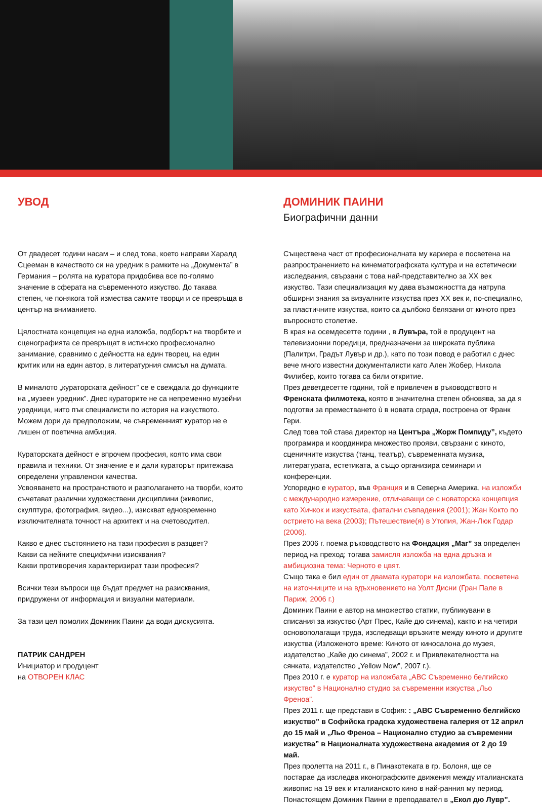УВОД
От двадесет години насам – и след това, което направи Харалд Сцееман в качеството си на уредник в рамките на „Документа” в Германия – ролята на куратора придобива все по-голямо значение в сферата на съвременното изкуство. До такава степен, че понякога той измества самите творци и се превръща в център на вниманието.
Цялостната концепция на една изложба, подборът на творбите и сценографията се превръщат в истинско професионално занимание, сравнимо с дейността на един творец, на един критик или на един автор, в литературния смисъл на думата.
В миналото „кураторската дейност” се е свеждала до функциите на „музеен уредник”. Днес кураторите не са непременно музейни уредници, нито пък специалисти по история на изкуството. Можем дори да предположим, че съвременният куратор не е лишен от поетична амбиция.
Кураторската дейност е впрочем професия, която има свои правила и техники. От значение е и дали кураторът притежава определени управленски качества.
Усвояването на пространството и разполагането на творби, които съчетават различни художествени дисциплини (живопис, скулптура, фотография, видео...), изискват едновременно изключителната точност на архитект и на счетоводител.
Какво е днес състоянието на тази професия в разцвет?
Какви са нейните специфични изисквания?
Какви противоречия характеризират тази професия?
Всички тези въпроси ще бъдат предмет на разисквания, придружени от информация и визуални материали.
За тази цел помолих Доминик Паини да води дискусията.
ПАТРИК САНДРЕН
Инициатор и продуцент
на ОТВОРЕН КЛАС
ДОМИНИК ПАИНИ
Биографични данни
Съществена част от професионалната му кариера е посветена на разпространението на кинематографската култура и на естетически изследвания, свързани с това най-представително за ХХ век изкуство. Тази специализация му дава възможността да натрупа обширни знания за визуалните изкуства през ХХ век и, по-специално, за пластичните изкуства, които са дълбоко белязани от киното през въпросното столетие.
В края на осемдесетте години , в Лувъра, той е продуцент на телевизионни поредици, предназначени за широката публика (Палитри, Градът Лувър и др.), като по този повод е работил с днес вече много известни документалисти като Ален Жобер, Никола Филибер, които тогава са били откритие.
През деветдесетте години, той е привлечен в ръководството н Френската филмотека, която в значителна степен обновява, за да я подготви за преместването ù в новата сграда, построена от Франк Гери.
След това той става директор на Центъра „Жорж Помпиду”, където програмира и координира множество прояви, свързани с киното, сценичните изкуства (танц, театър), съвременната музика, литературата, естетиката, а също организира семинари и конференции.
Успоредно е куратор, във Франция и в Северна Америка, на изложби с международно измерение, отличаващи се с новаторска концепция като Хичкок и изкуствата, фатални съвпадения (2001); Жан Кокто по острието на века (2003); Пътешествие(я) в Утопия, Жан-Люк Годар (2006).
През 2006 г. поема ръководството на Фондация „Маг” за определен период на преход; тогава замисля изложба на една дръзка и амбициозна тема: Черното е цвят.
Също така е бил един от двамата куратори на изложбата, посветена на източниците и на вдъхновението на Уолт Дисни (Гран Пале в Париж, 2006 г.)
Доминик Паини е автор на множество статии, публикувани в списания за изкуство (Арт Прес, Кайе дю синема), както и на четири основополагащи труда, изследващи връзките между киното и другите изкуства (Изложеното време: Киното от киносалона до музея, издателство „Кайе дю синема”, 2002 г. и Привлекателността на сянката, издателство „Yellow Now”, 2007 г.).
През 2010 г. е куратор на изложбата „АВС Съвременно белгийско изкуство” в Национално студио за съвременни изкуства „Льо Френоа”.
През 2011 г. ще представи в София: : „АВС Съвременно белгийско изкуство” в Софийска градска художествена галерия от 12 април до 15 май и „Льо Френоа – Национално студио за съвременни изкуства” в Националната художествена академия от 2 до 19 май.
През пролетта на 2011 г., в Пинакотеката в гр. Болоня, ще се постарае да изследва иконографските движения между италианската живопис на 19 век и италианското кино в най-ранния му период.
Понастоящем Доминик Паини е преподавател в „Екол дю Лувр”.